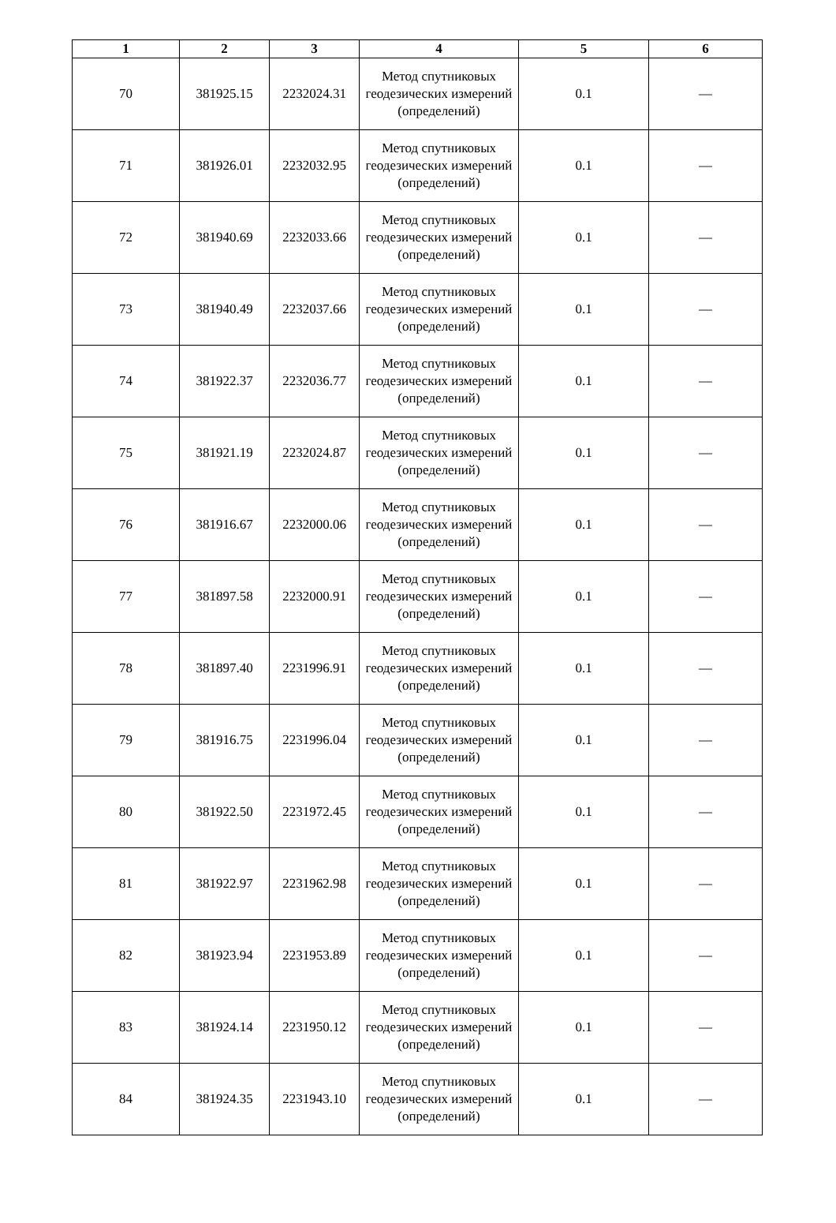| 1 | 2 | 3 | 4 | 5 | 6 |
| --- | --- | --- | --- | --- | --- |
| 70 | 381925.15 | 2232024.31 | Метод спутниковых геодезических измерений (определений) | 0.1 | — |
| 71 | 381926.01 | 2232032.95 | Метод спутниковых геодезических измерений (определений) | 0.1 | — |
| 72 | 381940.69 | 2232033.66 | Метод спутниковых геодезических измерений (определений) | 0.1 | — |
| 73 | 381940.49 | 2232037.66 | Метод спутниковых геодезических измерений (определений) | 0.1 | — |
| 74 | 381922.37 | 2232036.77 | Метод спутниковых геодезических измерений (определений) | 0.1 | — |
| 75 | 381921.19 | 2232024.87 | Метод спутниковых геодезических измерений (определений) | 0.1 | — |
| 76 | 381916.67 | 2232000.06 | Метод спутниковых геодезических измерений (определений) | 0.1 | — |
| 77 | 381897.58 | 2232000.91 | Метод спутниковых геодезических измерений (определений) | 0.1 | — |
| 78 | 381897.40 | 2231996.91 | Метод спутниковых геодезических измерений (определений) | 0.1 | — |
| 79 | 381916.75 | 2231996.04 | Метод спутниковых геодезических измерений (определений) | 0.1 | — |
| 80 | 381922.50 | 2231972.45 | Метод спутниковых геодезических измерений (определений) | 0.1 | — |
| 81 | 381922.97 | 2231962.98 | Метод спутниковых геодезических измерений (определений) | 0.1 | — |
| 82 | 381923.94 | 2231953.89 | Метод спутниковых геодезических измерений (определений) | 0.1 | — |
| 83 | 381924.14 | 2231950.12 | Метод спутниковых геодезических измерений (определений) | 0.1 | — |
| 84 | 381924.35 | 2231943.10 | Метод спутниковых геодезических измерений (определений) | 0.1 | — |